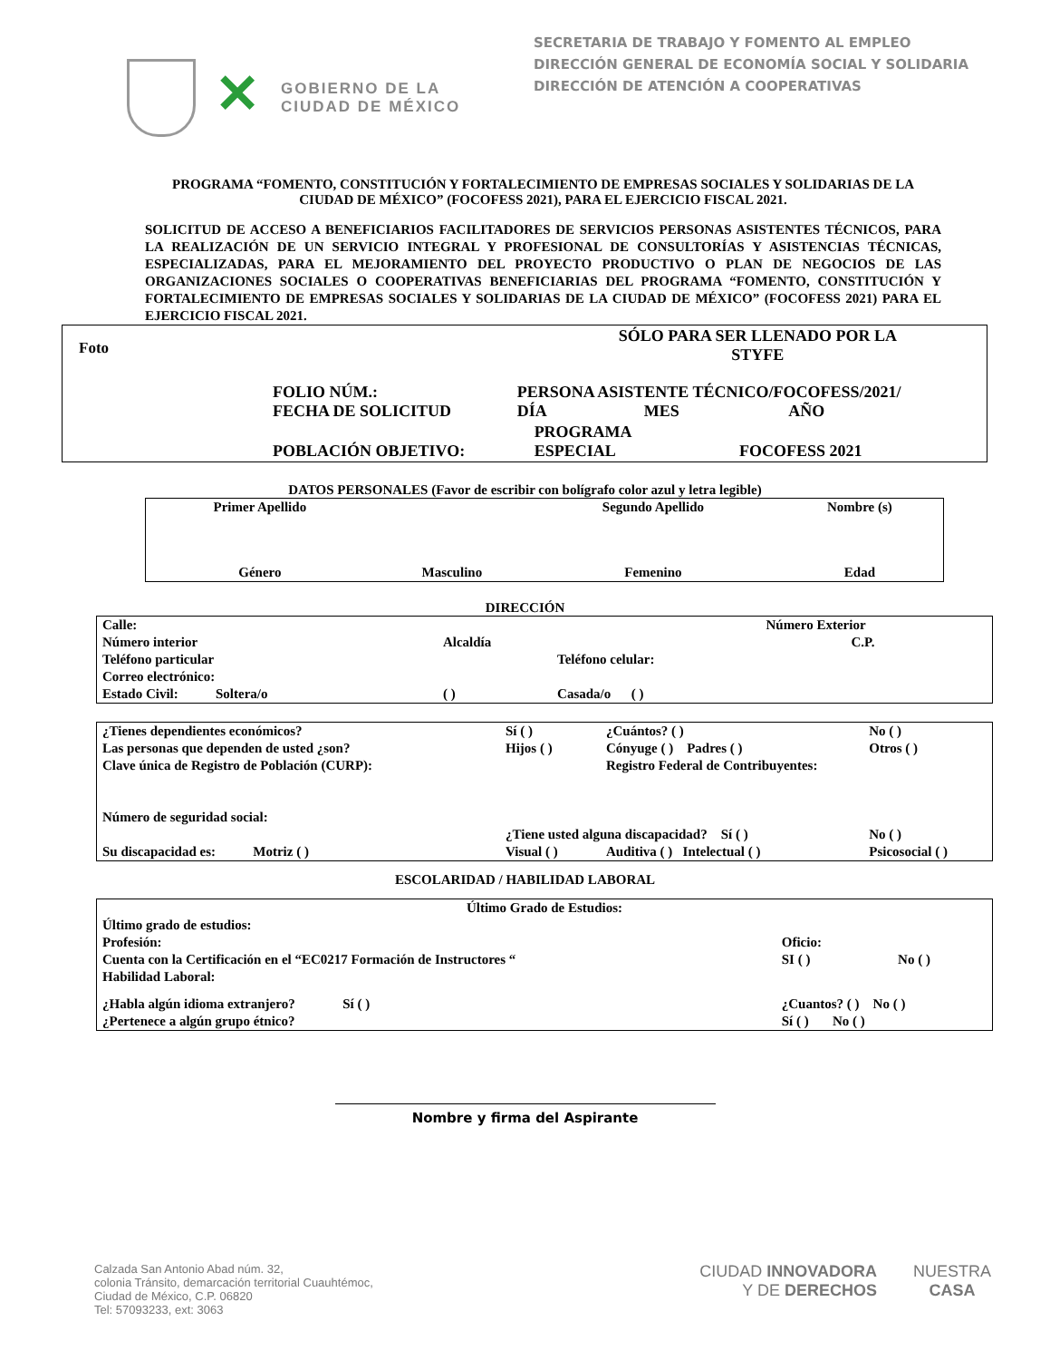✕
GOBIERNO DE LA
CIUDAD DE MÉXICO
SECRETARIA DE TRABAJO Y FOMENTO AL EMPLEO
DIRECCIÓN GENERAL DE ECONOMÍA SOCIAL Y SOLIDARIA
DIRECCIÓN DE ATENCIÓN A COOPERATIVAS
PROGRAMA “FOMENTO, CONSTITUCIÓN Y FORTALECIMIENTO DE EMPRESAS SOCIALES Y SOLIDARIAS DE LA CIUDAD DE MÉXICO” (FOCOFESS 2021), PARA EL EJERCICIO FISCAL 2021.
SOLICITUD DE ACCESO A BENEFICIARIOS FACILITADORES DE SERVICIOS PERSONAS ASISTENTES TÉCNICOS, PARA LA REALIZACIÓN DE UN SERVICIO INTEGRAL Y PROFESIONAL DE CONSULTORÍAS Y ASISTENCIAS TÉCNICAS, ESPECIALIZADAS, PARA EL MEJORAMIENTO DEL PROYECTO PRODUCTIVO O PLAN DE NEGOCIOS DE LAS ORGANIZACIONES SOCIALES O COOPERATIVAS BENEFICIARIAS DEL PROGRAMA “FOMENTO, CONSTITUCIÓN Y FORTALECIMIENTO DE EMPRESAS SOCIALES Y SOLIDARIAS DE LA CIUDAD DE MÉXICO” (FOCOFESS 2021) PARA EL EJERCICIO FISCAL 2021.
| Foto | | | SÓLO PARA SER LLENADO POR LA STYFE | |
| | FOLIO NÚM.: FECHA DE SOLICITUD | PERSONA ASISTENTE TÉCNICO/FOCOFESS/2021/ DÍA MES AÑO | | |
| | POBLACIÓN OBJETIVO: | | PROGRAMA ESPECIAL | FOCOFESS 2021 |
DATOS PERSONALES (Favor de escribir con bolígrafo color azul y letra legible)
| Primer Apellido | | Segundo Apellido | Nombre (s) |
| Género | Masculino | Femenino | Edad |
DIRECCIÓN
| Calle: | | | Número Exterior |
| Número interior | Alcaldía | | C.P. |
| Teléfono particular | | Teléfono celular: | |
| Correo electrónico: | | | |
| Estado Civil: Soltera/o | ( ) | Casada/o ( ) | |
| ¿Tienes dependientes económicos? | Sí ( ) | ¿Cuántos? ( ) | No ( ) |
| Las personas que dependen de usted ¿son? | Hijos ( ) | Cónyuge ( ) Padres ( ) | Otros ( ) |
| Clave única de Registro de Población (CURP): | | Registro Federal de Contribuyentes: | |
| Número de seguridad social: | | | |
| | ¿Tiene usted alguna discapacidad? Sí ( ) | | No ( ) |
| Su discapacidad es: Motriz ( ) | Visual ( ) | Auditiva ( ) Intelectual ( ) | Psicosocial ( ) |
ESCOLARIDAD / HABILIDAD LABORAL
| Último Grado de Estudios: | | |
| Último grado de estudios: | | |
| Profesión: | Oficio: | |
| Cuenta con la Certificación en el “EC0217 Formación de Instructores “ | SI ( ) | No ( ) |
| Habilidad Laboral: | | |
| ¿Habla algún idioma extranjero? Sí ( ) | ¿Cuantos? ( ) No ( ) | |
| ¿Pertenece a algún grupo étnico? | Sí ( ) No ( ) | |
Nombre y firma del Aspirante
Calzada San Antonio Abad núm. 32,
colonia Tránsito, demarcación territorial Cuauhtémoc,
Ciudad de México, C.P. 06820
Tel: 57093233, ext: 3063
CIUDAD INNOVADORA
Y DE DERECHOS
NUESTRA
CASA